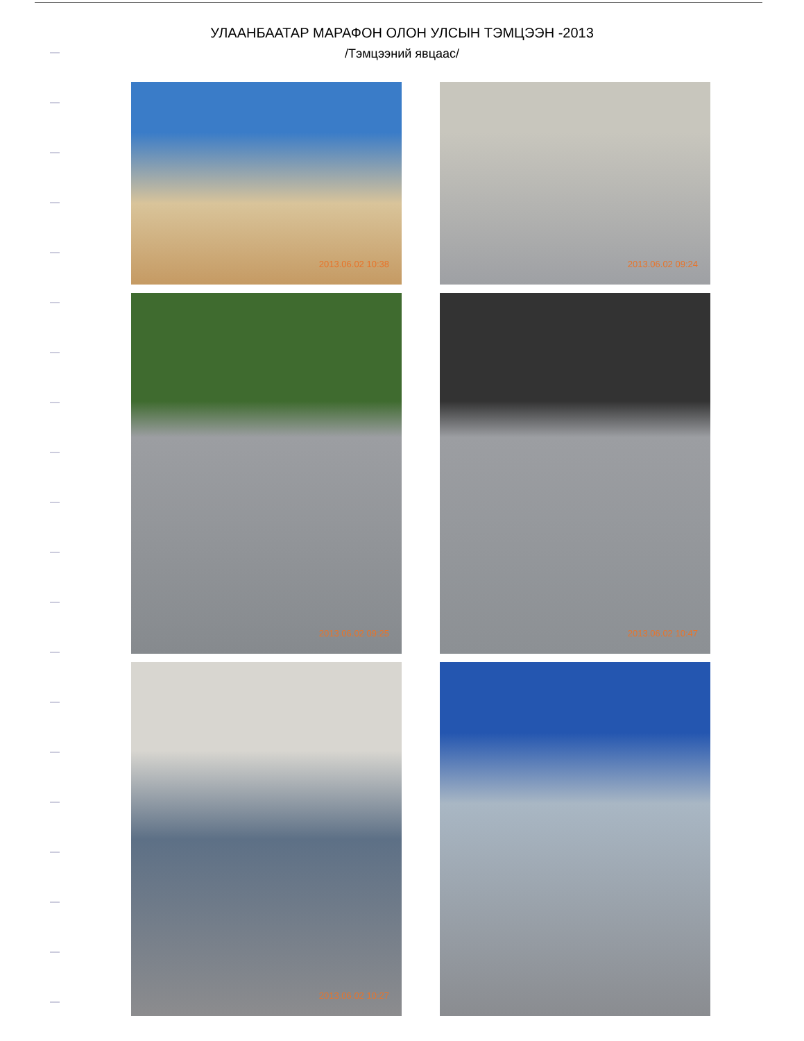УЛААНБААТАР МАРАФОН ОЛОН УЛСЫН ТЭМЦЭЭН -2013
/Тэмцээний явцаас/
2013.06.02 10:38
2013.06.02 09:24
2013.06.02 09:25
2013.06.02 10:47
2013.06.02 10:27